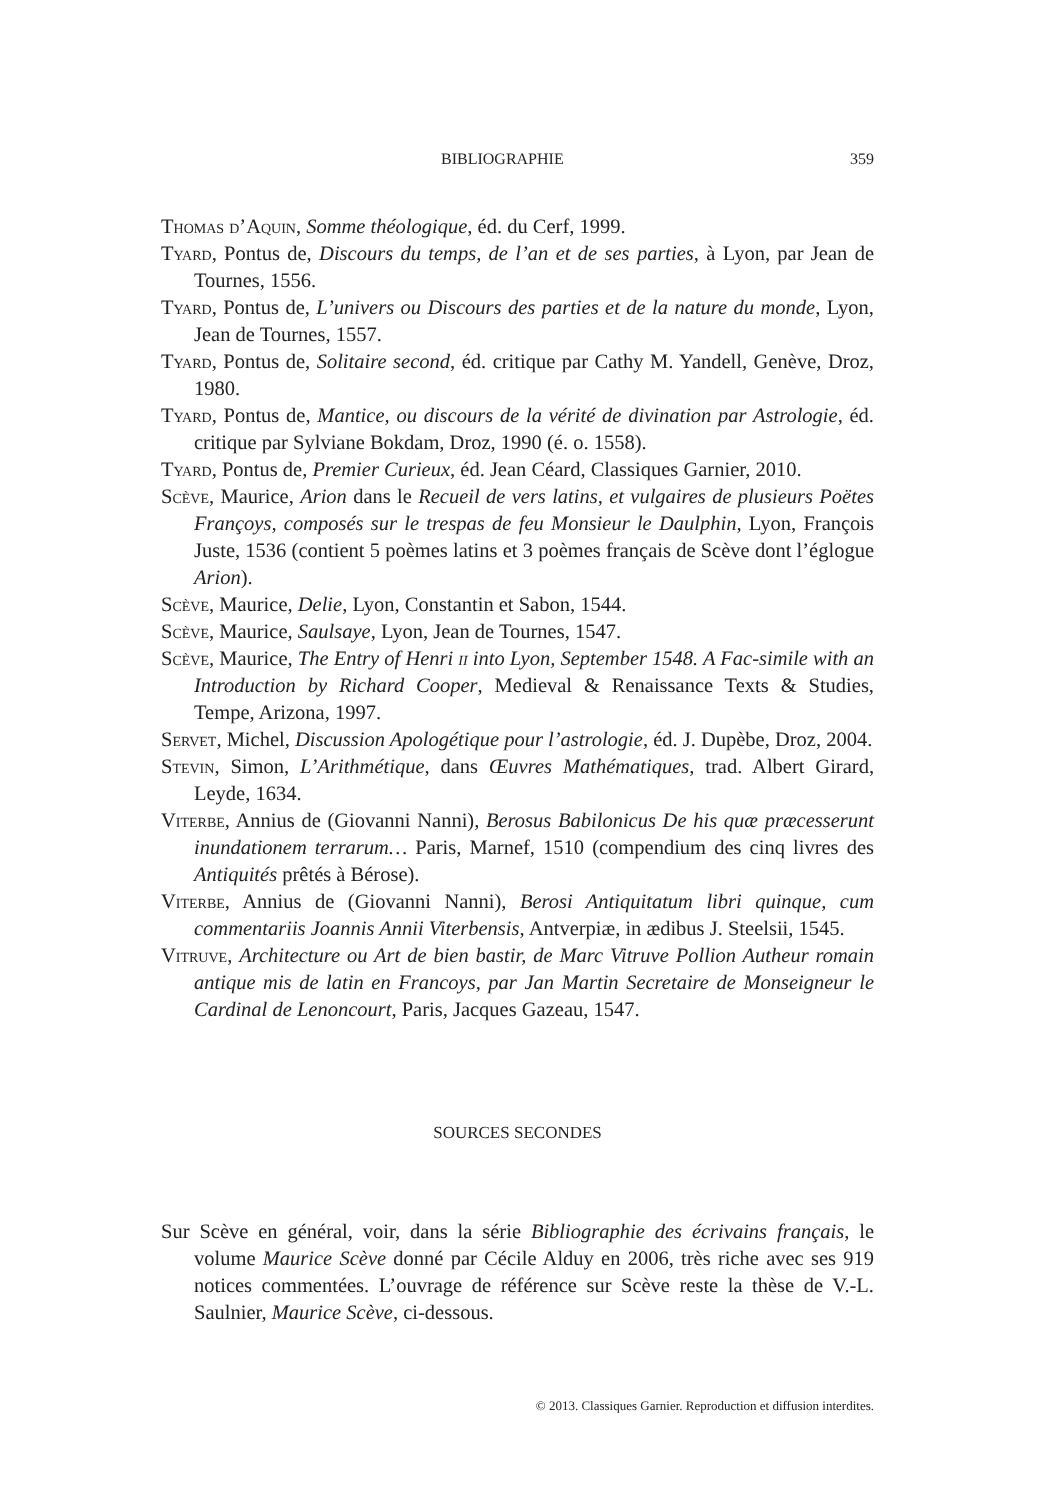BIBLIOGRAPHIE 359
Thomas d’Aquin, Somme théologique, éd. du Cerf, 1999.
Tyard, Pontus de, Discours du temps, de l’an et de ses parties, à Lyon, par Jean de Tournes, 1556.
Tyard, Pontus de, L’univers ou Discours des parties et de la nature du monde, Lyon, Jean de Tournes, 1557.
Tyard, Pontus de, Solitaire second, éd. critique par Cathy M. Yandell, Genève, Droz, 1980.
Tyard, Pontus de, Mantice, ou discours de la vérité de divination par Astrologie, éd. critique par Sylviane Bokdam, Droz, 1990 (é. o. 1558).
Tyard, Pontus de, Premier Curieux, éd. Jean Céard, Classiques Garnier, 2010.
Scève, Maurice, Arion dans le Recueil de vers latins, et vulgaires de plusieurs Poëtes Françoys, composés sur le trespas de feu Monsieur le Daulphin, Lyon, François Juste, 1536 (contient 5 poèmes latins et 3 poèmes français de Scève dont l’églogue Arion).
Scève, Maurice, Delie, Lyon, Constantin et Sabon, 1544.
Scève, Maurice, Saulsaye, Lyon, Jean de Tournes, 1547.
Scève, Maurice, The Entry of Henri ii into Lyon, September 1548. A Fac-simile with an Introduction by Richard Cooper, Medieval & Renaissance Texts & Studies, Tempe, Arizona, 1997.
Servet, Michel, Discussion Apologétique pour l’astrologie, éd. J. Dupèbe, Droz, 2004.
Stevin, Simon, L’Arithmétique, dans Œuvres Mathématiques, trad. Albert Girard, Leyde, 1634.
Viterbe, Annius de (Giovanni Nanni), Berosus Babilonicus De his quæ præcesserunt inundationem terrarum… Paris, Marnef, 1510 (compendium des cinq livres des Antiquités prêtés à Bérose).
Viterbe, Annius de (Giovanni Nanni), Berosi Antiquitatum libri quinque, cum commentariis Joannis Annii Viterbensis, Antverpiæ, in ædibus J. Steelsii, 1545.
Vitruve, Architecture ou Art de bien bastir, de Marc Vitruve Pollion Autheur romain antique mis de latin en Francoys, par Jan Martin Secretaire de Monseigneur le Cardinal de Lenoncourt, Paris, Jacques Gazeau, 1547.
SOURCES SECONDES
Sur Scève en général, voir, dans la série Bibliographie des écrivains français, le volume Maurice Scève donné par Cécile Alduy en 2006, très riche avec ses 919 notices commentées. L’ouvrage de référence sur Scève reste la thèse de V.-L. Saulnier, Maurice Scève, ci-dessous.
© 2013. Classiques Garnier. Reproduction et diffusion interdites.